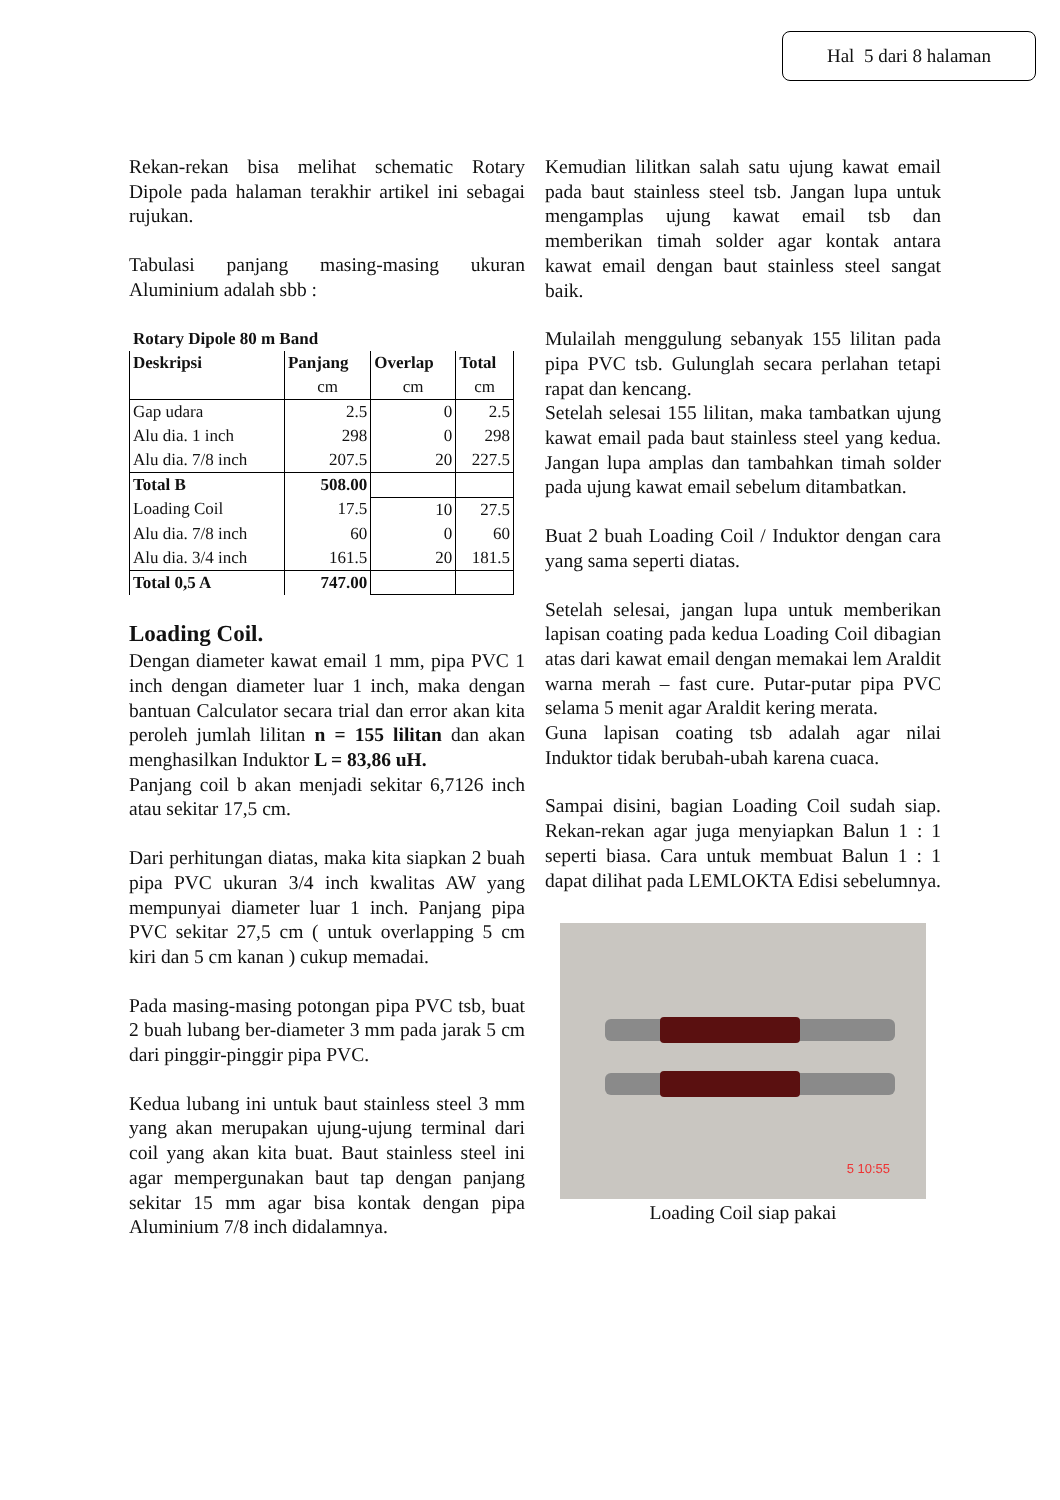Hal 5 dari 8 halaman
Rekan-rekan bisa melihat schematic Rotary Dipole pada halaman terakhir artikel ini sebagai rujukan.
Tabulasi panjang masing-masing ukuran Aluminium adalah sbb :
Rotary Dipole 80 m Band
| Deskripsi | Panjang | Overlap | Total |
| --- | --- | --- | --- |
| | cm | cm | cm |
| Gap udara | 2.5 | 0 | 2.5 |
| Alu dia. 1 inch | 298 | 0 | 298 |
| Alu dia. 7/8 inch | 207.5 | 20 | 227.5 |
| Total B | 508.00 | | |
| Loading Coil | 17.5 | 10 | 27.5 |
| Alu dia. 7/8 inch | 60 | 0 | 60 |
| Alu dia. 3/4 inch | 161.5 | 20 | 181.5 |
| Total 0,5 A | 747.00 | | |
Loading Coil.
Dengan diameter kawat email 1 mm, pipa PVC 1 inch dengan diameter luar 1 inch, maka dengan bantuan Calculator secara trial dan error akan kita peroleh jumlah lilitan n = 155 lilitan dan akan menghasilkan Induktor L = 83,86 uH.
Panjang coil b akan menjadi sekitar 6,7126 inch atau sekitar 17,5 cm.
Dari perhitungan diatas, maka kita siapkan 2 buah pipa PVC ukuran 3/4 inch kwalitas AW yang mempunyai diameter luar 1 inch. Panjang pipa PVC sekitar 27,5 cm ( untuk overlapping 5 cm kiri dan 5 cm kanan ) cukup memadai.
Pada masing-masing potongan pipa PVC tsb, buat 2 buah lubang ber-diameter 3 mm pada jarak 5 cm dari pinggir-pinggir pipa PVC.
Kedua lubang ini untuk baut stainless steel 3 mm yang akan merupakan ujung-ujung terminal dari coil yang akan kita buat. Baut stainless steel ini agar mempergunakan baut tap dengan panjang sekitar 15 mm agar bisa kontak dengan pipa Aluminium 7/8 inch didalamnya.
Kemudian lilitkan salah satu ujung kawat email pada baut stainless steel tsb. Jangan lupa untuk mengamplas ujung kawat email tsb dan memberikan timah solder agar kontak antara kawat email dengan baut stainless steel sangat baik.
Mulailah menggulung sebanyak 155 lilitan pada pipa PVC tsb. Gulunglah secara perlahan tetapi rapat dan kencang.
Setelah selesai 155 lilitan, maka tambatkan ujung kawat email pada baut stainless steel yang kedua. Jangan lupa amplas dan tambahkan timah solder pada ujung kawat email sebelum ditambatkan.
Buat 2 buah Loading Coil / Induktor dengan cara yang sama seperti diatas.
Setelah selesai, jangan lupa untuk memberikan lapisan coating pada kedua Loading Coil dibagian atas dari kawat email dengan memakai lem Araldit warna merah – fast cure. Putar-putar pipa PVC selama 5 menit agar Araldit kering merata.
Guna lapisan coating tsb adalah agar nilai Induktor tidak berubah-ubah karena cuaca.
Sampai disini, bagian Loading Coil sudah siap. Rekan-rekan agar juga menyiapkan Balun 1 : 1 seperti biasa. Cara untuk membuat Balun 1 : 1 dapat dilihat pada LEMLOKTA Edisi sebelumnya.
5 10:55
Loading Coil siap pakai